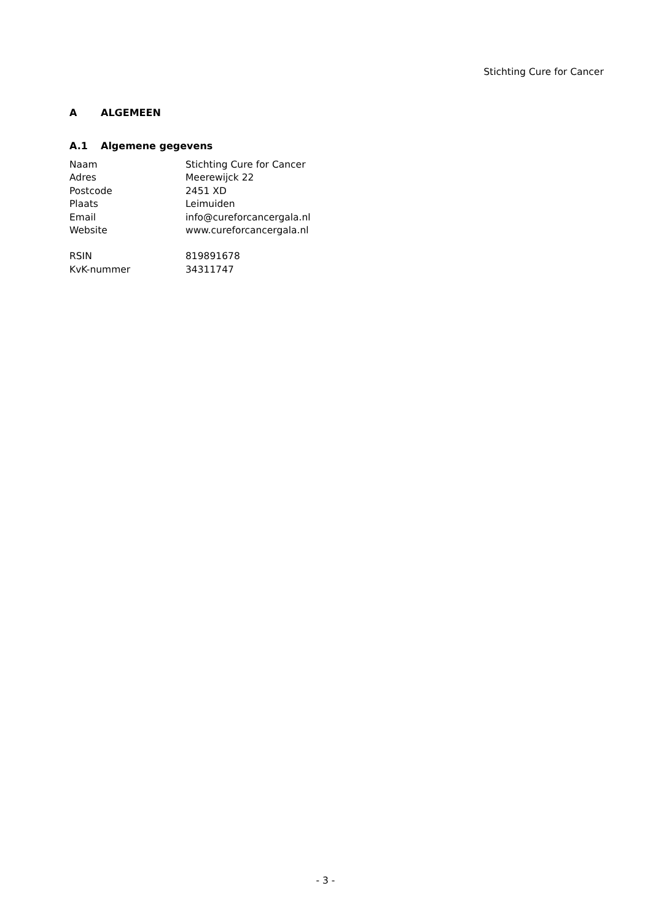Stichting Cure for Cancer
A ALGEMEEN
A.1 Algemene gegevens
| Naam | Stichting Cure for Cancer |
| Adres | Meerewijck 22 |
| Postcode | 2451 XD |
| Plaats | Leimuiden |
| Email | info@cureforcancergala.nl |
| Website | www.cureforcancergala.nl |
| RSIN | 819891678 |
| KvK-nummer | 34311747 |
- 3 -